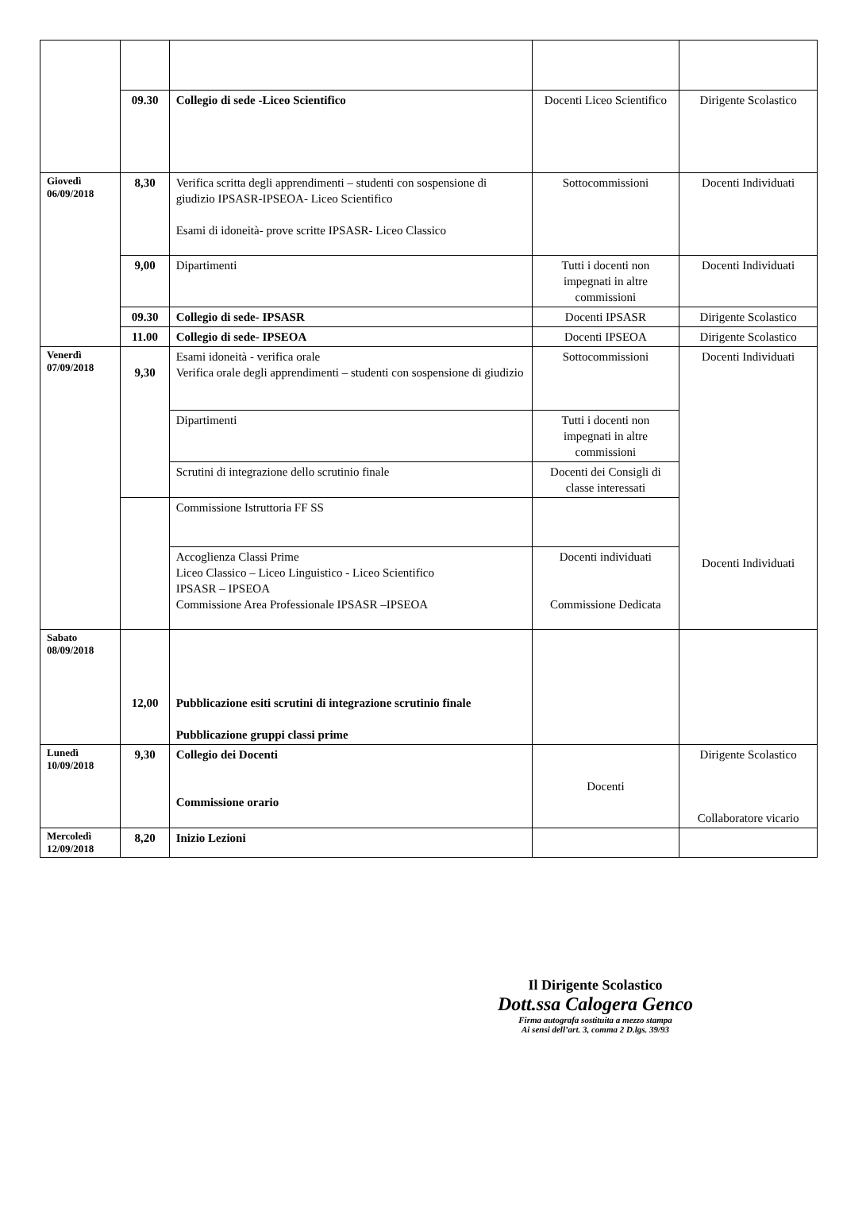| | 09.30 | Collegio di sede -Liceo Scientifico | Docenti Liceo Scientifico | Dirigente Scolastico |
| Giovedì 06/09/2018 | 8,30 | Verifica scritta degli apprendimenti – studenti con sospensione di giudizio IPSASR-IPSEOA- Liceo Scientifico Esami di idoneità- prove scritte IPSASR- Liceo Classico | Sottocommissioni | Docenti Individuati |
| | 9,00 | Dipartimenti | Tutti i docenti non impegnati in altre commissioni | Docenti Individuati |
| | 09.30 | Collegio di sede- IPSASR | Docenti IPSASR | Dirigente Scolastico |
| | 11.00 | Collegio di sede- IPSEOA | Docenti IPSEOA | Dirigente Scolastico |
| Venerdì 07/09/2018 | 9,30 | Esami idoneità - verifica orale Verifica orale degli apprendimenti – studenti con sospensione di giudizio | Sottocommissioni | Docenti Individuati Docenti Individuati |
| | | Dipartimenti | Tutti i docenti non impegnati in altre commissioni | |
| | | Scrutini di integrazione dello scrutinio finale | Docenti dei Consigli di classe interessati | |
| | | Commissione Istruttoria FF SS | | |
| | | Accoglienza Classi Prime Liceo Classico – Liceo Linguistico - Liceo Scientifico IPSASR – IPSEOA Commissione Area Professionale IPSASR –IPSEOA | Docenti individuati Commissione Dedicata | |
| Sabato 08/09/2018 | 12,00 | Pubblicazione esiti scrutini di integrazione scrutinio finale Pubblicazione gruppi classi prime | | |
| Lunedì 10/09/2018 | 9,30 | Collegio dei Docenti Commissione orario | Docenti | Dirigente Scolastico Collaboratore vicario |
| Mercoledì 12/09/2018 | 8,20 | Inizio Lezioni | | |
Il Dirigente Scolastico
Dott.ssa Calogera Genco
Firma autografa sostituita a mezzo stampa
Ai sensi dell’art. 3, comma 2 D.lgs. 39/93